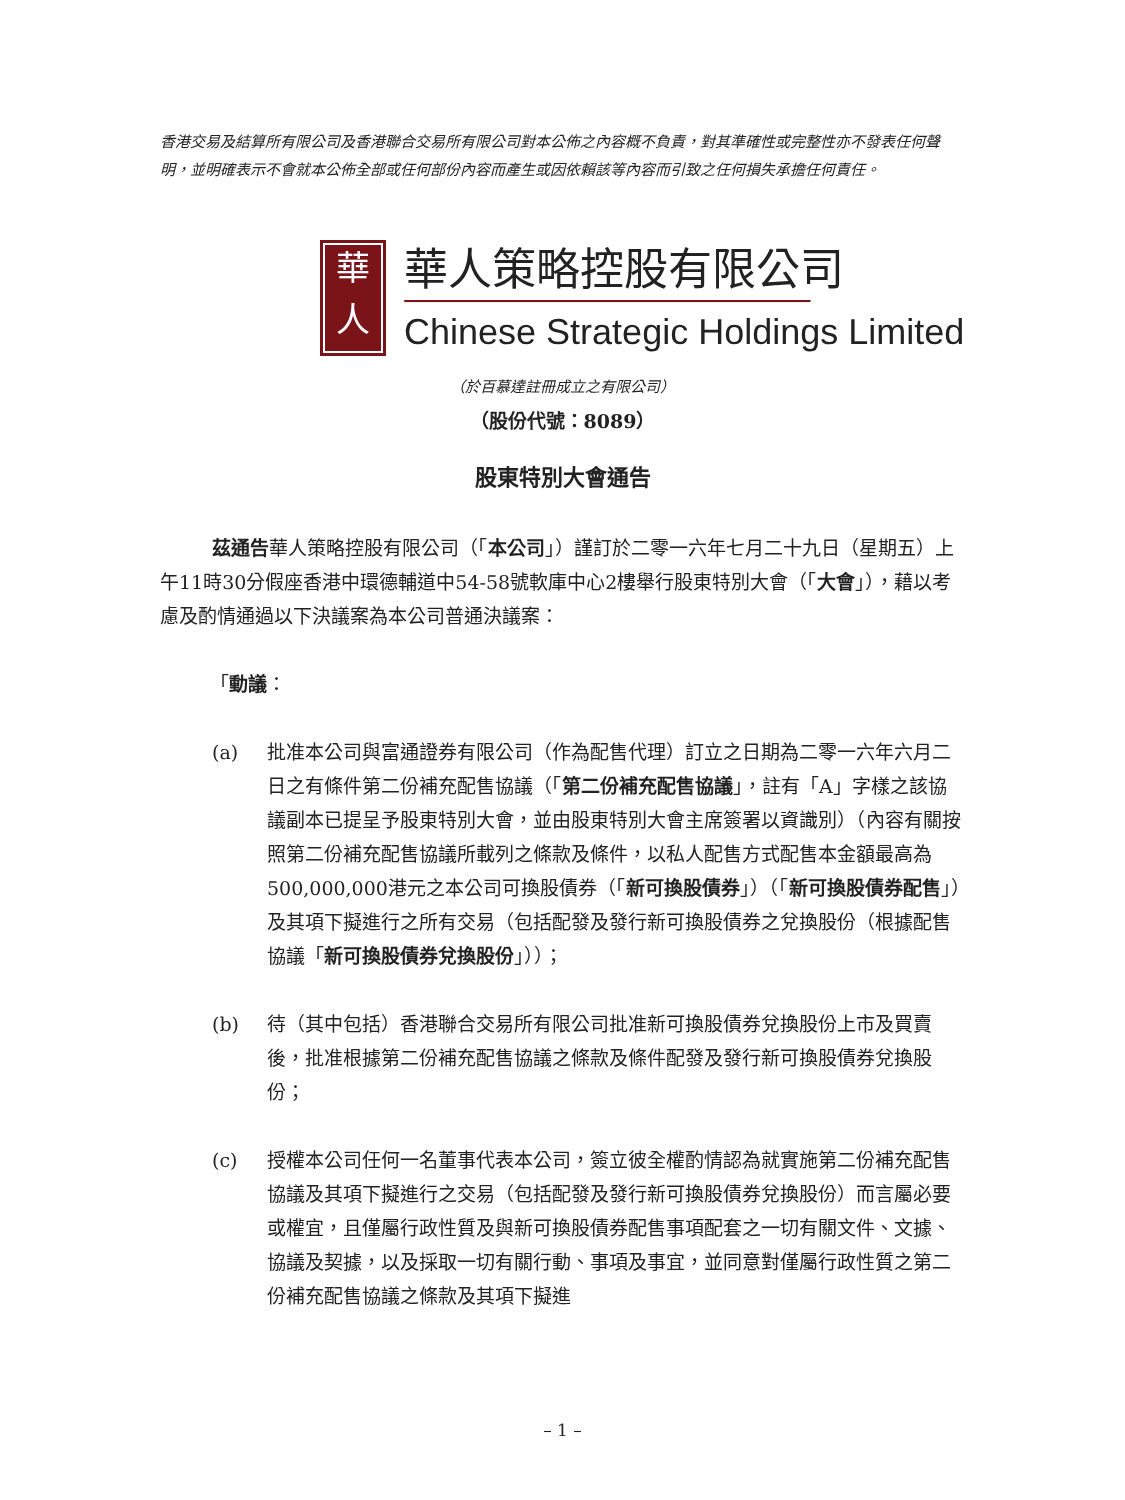香港交易及結算所有限公司及香港聯合交易所有限公司對本公佈之內容概不負責，對其準確性或完整性亦不發表任何聲明，並明確表示不會就本公佈全部或任何部份內容而產生或因依賴該等內容而引致之任何損失承擔任何責任。
華
人
華人策略控股有限公司
Chinese Strategic Holdings Limited
（於百慕達註冊成立之有限公司）
（股份代號：8089）
股東特別大會通告
茲通告華人策略控股有限公司（「本公司」）謹訂於二零一六年七月二十九日（星期五）上午11時30分假座香港中環德輔道中54-58號軟庫中心2樓舉行股東特別大會（「大會」），藉以考慮及酌情通過以下決議案為本公司普通決議案：
「動議：
(a) 批准本公司與富通證券有限公司（作為配售代理）訂立之日期為二零一六年六月二日之有條件第二份補充配售協議（「第二份補充配售協議」，註有「A」字樣之該協議副本已提呈予股東特別大會，並由股東特別大會主席簽署以資識別）（內容有關按照第二份補充配售協議所載列之條款及條件，以私人配售方式配售本金額最高為500,000,000港元之本公司可換股債券（「新可換股債券」）（「新可換股債券配售」）及其項下擬進行之所有交易（包括配發及發行新可換股債券之兌換股份（根據配售協議「新可換股債券兌換股份」））；
(b) 待（其中包括）香港聯合交易所有限公司批准新可換股債券兌換股份上市及買賣後，批准根據第二份補充配售協議之條款及條件配發及發行新可換股債券兌換股份；
(c) 授權本公司任何一名董事代表本公司，簽立彼全權酌情認為就實施第二份補充配售協議及其項下擬進行之交易（包括配發及發行新可換股債券兌換股份）而言屬必要或權宜，且僅屬行政性質及與新可換股債券配售事項配套之一切有關文件、文據、協議及契據，以及採取一切有關行動、事項及事宜，並同意對僅屬行政性質之第二份補充配售協議之條款及其項下擬進
– 1 –